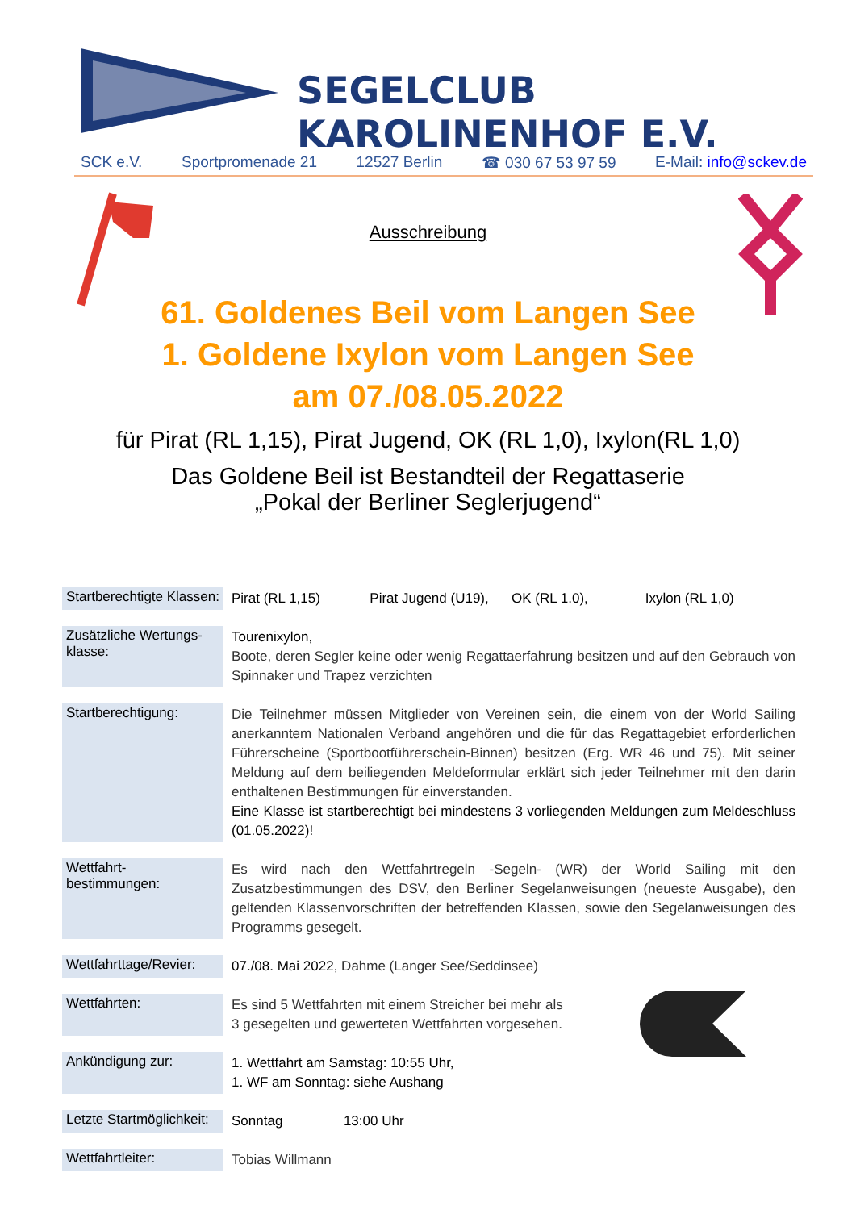SEGELCLUB KAROLINENHOF E.V.
SCK e.V. Sportpromenade 21 12527 Berlin ☎ 030 67 53 97 59 E-Mail: info@sckev.de
Ausschreibung
61. Goldenes Beil vom Langen See
1. Goldene Ixylon vom Langen See
am 07./08.05.2022
für Pirat (RL 1,15), Pirat Jugend, OK (RL 1,0), Ixylon(RL 1,0)
Das Goldene Beil ist Bestandteil der Regattaserie
„Pokal der Berliner Seglerjugend“
| Startberechtigte Klassen: | Pirat (RL 1,15) Pirat Jugend (U19), OK (RL 1.0), Ixylon (RL 1,0) |
| Zusätzliche Wertungs-klasse: | Tourenixylon, Boote, deren Segler keine oder wenig Regattaerfahrung besitzen und auf den Gebrauch von Spinnaker und Trapez verzichten |
| Startberechtigung: | Die Teilnehmer müssen Mitglieder von Vereinen sein, die einem von der World Sailing anerkanntem Nationalen Verband angehören und die für das Regattagebiet erforderlichen Führerscheine (Sportbootführerschein-Binnen) besitzen (Erg. WR 46 und 75). Mit seiner Meldung auf dem beiliegenden Meldeformular erklärt sich jeder Teilnehmer mit den darin enthaltenen Bestimmungen für einverstanden. Eine Klasse ist startberechtigt bei mindestens 3 vorliegenden Meldungen zum Meldeschluss (01.05.2022)! |
| Wettfahrt-bestimmungen: | Es wird nach den Wettfahrtregeln -Segeln- (WR) der World Sailing mit den Zusatzbestimmungen des DSV, den Berliner Segelanweisungen (neueste Ausgabe), den geltenden Klassenvorschriften der betreffenden Klassen, sowie den Segelanweisungen des Programms gesegelt. |
| Wettfahrttage/Revier: | 07./08. Mai 2022, Dahme (Langer See/Seddinsee) |
| Wettfahrten: | Es sind 5 Wettfahrten mit einem Streicher bei mehr als 3 gesegelten und gewerteten Wettfahrten vorgesehen. |
| Ankündigung zur: | 1. Wettfahrt am Samstag: 10:55 Uhr, 1. WF am Sonntag: siehe Aushang |
| Letzte Startmöglichkeit: | Sonntag 13:00 Uhr |
| Wettfahrtleiter: | Tobias Willmann |